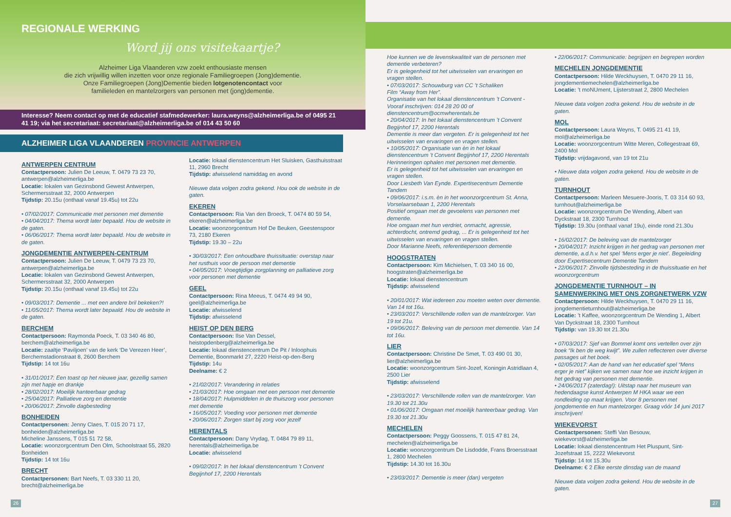REGIONALE WERKING
Word jij ons visitekaartje?
Alzheimer Liga Vlaanderen vzw zoekt enthousiaste mensen
die zich vrijwillig willen inzetten voor onze regionale Familiegroepen (Jong)dementie.
Onze Familiegroepen (Jong)Dementie bieden lotgenotencontact voor
familieleden en mantelzorgers van personen met (jong)dementie.
Interesse? Neem contact op met de educatief stafmedewerker: laura.weyns@alzheimerliga.be of 0495 21 41 19; via het secretariaat: secretariaat@alzheimerliga.be of 014 43 50 60
ALZHEIMER LIGA VLAANDEREN PROVINCIE ANTWERPEN
ANTWERPEN CENTRUM
Contactpersoon: Julien De Leeuw, T. 0479 73 23 70, antwerpen@alzheimerliga.be
Locatie: lokalen van Gezinsbond Gewest Antwerpen, Schermersstraat 32, 2000 Antwerpen
Tijdstip: 20.15u (onthaal vanaf 19.45u) tot 22u
• 07/02/2017: Communicatie met personen met dementie
• 04/04/2017: Thema wordt later bepaald. Hou de website in de gaten.
• 06/06/2017: Thema wordt later bepaald. Hou de website in de gaten.
JONGDEMENTIE ANTWERPEN-CENTRUM
Contactpersoon: Julien De Leeuw, T. 0479 73 23 70, antwerpen@alzheimerliga.be
Locatie: lokalen van Gezinsbond Gewest Antwerpen, Schermersstraat 32, 2000 Antwerpen
Tijdstip: 20.15u (onthaal vanaf 19.45u) tot 22u
• 09/03/2017: Dementie ... met een andere bril bekeken?!
• 11/05/2017: Thema wordt later bepaald. Hou de website in de gaten.
BERCHEM
Contactpersoon: Raymonda Poeck, T. 03 340 46 80, berchem@alzheimerliga.be
Locatie: zaaltje ‘Paviljoen’ van de kerk ‘De Verezen Heer’, Berchemstadionstraat 8, 2600 Berchem
Tijdstip: 14 tot 16u
• 31/01/2017: Een toast op het nieuwe jaar, gezellig samen zijn met hapje en drankje
• 28/02/2017: Moeilijk hanteerbaar gedrag
• 25/04/2017: Palliatieve zorg en dementie
• 20/06/2017: Zinvolle dagbesteding
BONHEIDEN
Contactpersonen: Jenny Claes, T. 015 20 71 17, bonheiden@alzheimerliga.be
Micheline Janssens, T 015 51 72 58,
Locatie: woonzorgcentrum Den Olm, Schoolstraat 55, 2820 Bonheiden
Tijdstip: 14 tot 16u
BRECHT
Contactpersonen: Bart Neefs, T. 03 330 11 20, brecht@alzheimerliga.be
Locatie: lokaal dienstencentrum Het Sluisken, Gasthuisstraat 11, 2960 Brecht
Tijdstip: afwisselend namiddag en avond
Nieuwe data volgen zodra gekend. Hou ook de website in de gaten.
EKEREN
Contactpersoon: Ria Van den Broeck, T. 0474 80 59 54, ekeren@alzheimerliga.be
Locatie: woonzorgcentrum Hof De Beuken, Geestenspoor 73, 2180 Ekeren
Tijdstip: 19.30 – 22u
• 30/03/2017: Een onhoudbare thuissituatie: overstap naar het rusthuis voor de persoon met dementie
• 04/05/2017: Vroegtijdige zorgplanning en palliatieve zorg voor personen met dementie
GEEL
Contactpersoon: Rina Meeus, T. 0474 49 94 90, geel@alzheimerliga.be
Locatie: afwisselend
Tijdstip: afwisselend
HEIST OP DEN BERG
Contactpersoon: Ilse Van Dessel, heistopdenberg@alzheimerliga.be
Locatie: lokaal dienstencentrum De Pit / Inloophuis Dementie, Boonmarkt 27, 2220 Heist-op-den-Berg
Tijdstip: 14u
Deelname: € 2
• 21/02/2017: Verandering in relaties
• 21/03/2017: Hoe omgaan met een persoon met dementie
• 18/04/2017: Hulpmiddelen in de thuiszorg voor personen met dementie
• 16/05/2017: Voeding voor personen met dementie
• 20/06/2017: Zorgen start bij zorg voor jezelf
HERENTALS
Contactpersoon: Dany Vrydag, T. 0484 79 89 11, herentals@alzheimerliga.be
Locatie: afwisselend
• 09/02/2017: In het lokaal dienstencentrum ’t Convent Begijnhof 17, 2200 Herentals
26
Hoe kunnen we de levenskwaliteit van de personen met dementie verbeteren?
Er is gelegenheid tot het uitwisselen van ervaringen en vragen stellen.
• 07/03/2017: Schouwburg van CC ’t Schaliken
Film “Away from Her”.
Organisatie van het lokaal dienstencentrum ’t Convent - Vooraf inschrijven: 014 28 20 00 of dienstencentrum@ocmwherentals.be
• 20/04/2017: In het lokaal dienstencentrum ’t Convent Begijnhof 17, 2200 Herentals
Dementie is meer dan vergeten. Er is gelegenheid tot het uitwisselen van ervaringen en vragen stellen.
• 10/05/2017: Organisatie van èn in het lokaal dienstencentrum ’t Convent Begijnhof 17, 2200 Herentals
Herinneringen ophalen met personen met dementie.
Er is gelegenheid tot het uitwisselen van ervaringen en vragen stellen.
Door Liesbeth Van Eynde. Expertisecentrum Dementie Tandem
• 09/06/2017: i.s.m. èn in het woonzorgcentrum St. Anna, Vorselaarsebaan 1, 2200 Herentals
Positief omgaan met de gevoelens van personen met dementie.
Hoe omgaan met hun verdriet, onmacht, agressie, achterdocht, ontremd gedrag, ... Er is gelegenheid tot het uitwisselen van ervaringen en vragen stellen.
Door Marianne Neefs, referentiepersoon dementie
HOOGSTRATEN
Contactpersoon: Kim Michielsen, T. 03 340 16 00, hoogstraten@alzheimerliga.be
Locatie: lokaal dienstencentrum
Tijdstip: afwisselend
• 20/01/2017: Wat iedereen zou moeten weten over dementie. Van 14 tot 16u.
• 23/03/2017: Verschillende rollen van de mantelzorger. Van 19 tot 21u.
• 09/06/2017: Beleving van de persoon met dementie. Van 14 tot 16u.
LIER
Contactpersoon: Christine De Smet, T. 03 490 01 30, lier@alzheimerliga.be
Locatie: woonzorgcentrum Sint-Jozef, Koningin Astridlaan 4, 2500 Lier
Tijdstip: afwisselend
• 23/03/2017: Verschillende rollen van de mantelzorger. Van 19.30 tot 21.30u
• 01/06/2017: Omgaan met moeilijk hanteerbaar gedrag. Van 19.30 tot 21.30u
MECHELEN
Contactpersoon: Peggy Goossens, T. 015 47 81 24, mechelen@alzheimerliga.be
Locatie: woonzorgcentrum De Lisdodde, Frans Broersstraat 1, 2800 Mechelen
Tijdstip: 14.30 tot 16.30u
• 23/03/2017: Dementie is meer (dan) vergeten
• 22/06/2017: Communicatie: begrijpen en begrepen worden
MECHELEN JONGDEMENTIE
Contactpersoon: Hilde Weckhuysen, T. 0470 29 11 16, jongdementiemechelen@alzheimerliga.be
Locatie: ’t moNUment, Lijsterstraat 2, 2800 Mechelen
Nieuwe data volgen zodra gekend. Hou de website in de gaten.
MOL
Contactpersoon: Laura Weyns, T. 0495 21 41 19, mol@alzheimerliga.be
Locatie: woonzorgcentrum Witte Meren, Collegestraat 69, 2400 Mol
Tijdstip: vrijdagavond, van 19 tot 21u
• Nieuwe data volgen zodra gekend. Hou de website in de gaten.
TURNHOUT
Contactpersoon: Marleen Mesuere-Jooris, T. 03 314 60 93, turnhout@alzheimerliga.be
Locatie: woonzorgcentrum De Wending, Albert van Dyckstraat 18, 2300 Turnhout
Tijdstip: 19.30u (onthaal vanaf 19u), einde rond 21.30u
• 16/02/2017: De beleving van de mantelzorger
• 20/04/2017: Inzicht krijgen in het gedrag van personen met dementie, a.d.h.v. het spel ‘Mens erger je niet’. Begeleiding door Expertisecentrum Dementie Tandem
• 22/06/2017: Zinvolle tijdsbesteding in de thuissituatie en het woonzorgcentrum
JONGDEMENTIE TURNHOUT – IN SAMENWERKING MET ONS ZORGNETWERK VZW
Contactpersoon: Hilde Weckhuysen, T. 0470 29 11 16, jongdementieturnhout@alzheimerliga.be
Locatie: ’t Kaffee, woonzorgcentrum De Wending 1, Albert Van Dyckstraat 18, 2300 Turnhout
Tijdstip: van 19.30 tot 21.30u
• 07/03/2017: Sjef van Bommel komt ons vertellen over zijn boek “Ik ben de weg kwijt”. We zullen reflecteren over diverse passages uit het boek.
• 02/05/2017: Aan de hand van het educatief spel “Mens erger je niet” kijken we samen naar hoe we inzicht krijgen in het gedrag van personen met dementie.
• 24/06/2017 (zaterdag!): Uitstap naar het museum van hedendaagse kunst Antwerpen M HKA waar we een rondleiding op maat krijgen. Voor 8 personen met jongdementie en hun mantelzorger. Graag vóór 14 juni 2017 inschrijven!
WIEKEVORST
Contactpersonen: Steffi Van Besouw, wiekevorst@alzheimerliga.be
Locatie: lokaal dienstencentrum Het Pluspunt, Sint-Jozefstraat 15, 2222 Wiekevorst
Tijdstip: 14 tot 15.30u
Deelname: € 2 Elke eerste dinsdag van de maand
Nieuwe data volgen zodra gekend. Hou de website in de gaten.
27